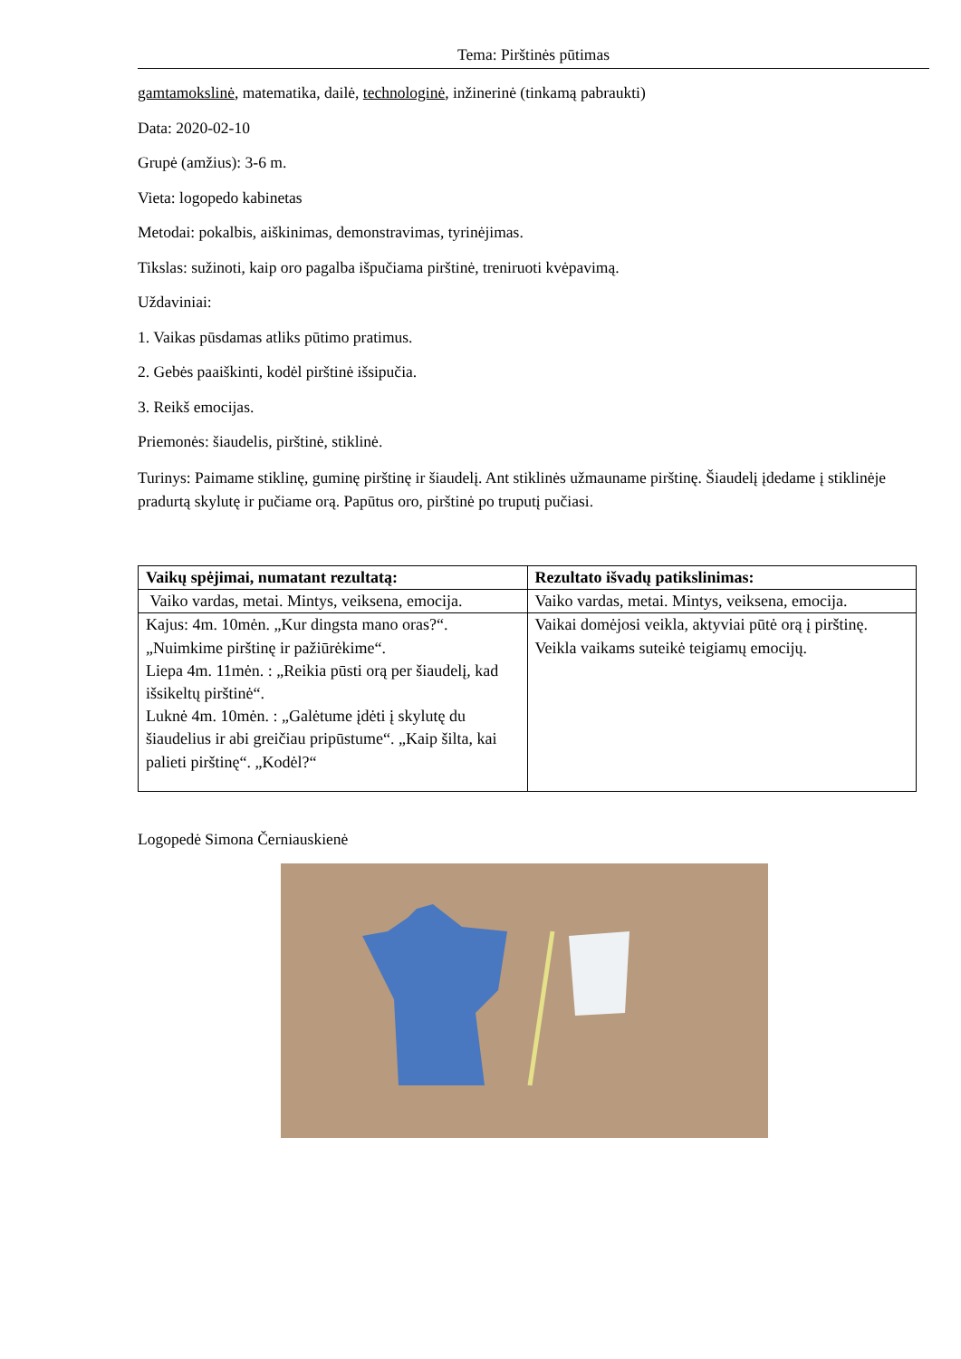Tema: Pirštinės pūtimas
gamtamokslinė, matematika, dailė, technologinė, inžinerinė (tinkamą pabraukti)
Data: 2020-02-10
Grupė (amžius): 3-6 m.
Vieta: logopedo kabinetas
Metodai: pokalbis, aiškinimas, demonstravimas, tyrinėjimas.
Tikslas: sužinoti, kaip oro pagalba išpučiama pirštinė, treniruoti kvėpavimą.
Uždaviniai:
1. Vaikas pūsdamas atliks pūtimo pratimus.
2. Gebės paaiškinti, kodėl pirštinė išsipučia.
3. Reikš emocijas.
Priemonės: šiaudelis, pirštinė, stiklinė.
Turinys: Paimame stiklinę, guminę pirštinę ir šiaudelį. Ant stiklinės užmauname pirštinę. Šiaudelį įdedame į stiklinėje pradurtą skylutę ir pučiame orą. Papūtus oro, pirštinė po truputį pučiasi.
| Vaikų spėjimai, numatant rezultatą: | Rezultato išvadų patikslinimas: |
| --- | --- |
| Vaiko vardas, metai. Mintys, veiksena, emocija. | Vaiko vardas, metai. Mintys, veiksena, emocija. |
| Kajus: 4m. 10mėn. „Kur dingsta mano oras?“. „Nuimkime pirštinę ir pažiūrėkime“. Liepa 4m. 11mėn. : „Reikia pūsti orą per šiaudelį, kad išsikeltų pirštinė“. Luknė 4m. 10mėn. : „Galėtume įdėti į skylutę du šiaudelius ir abi greičiau pripūstume“. „Kaip šilta, kai palieti pirštinę“. „Kodėl?“ | Vaikai domėjosi veikla, aktyviai pūtė orą į pirštinę. Veikla vaikams suteikė teigiamų emocijų. |
Logopedė Simona Černiauskienė